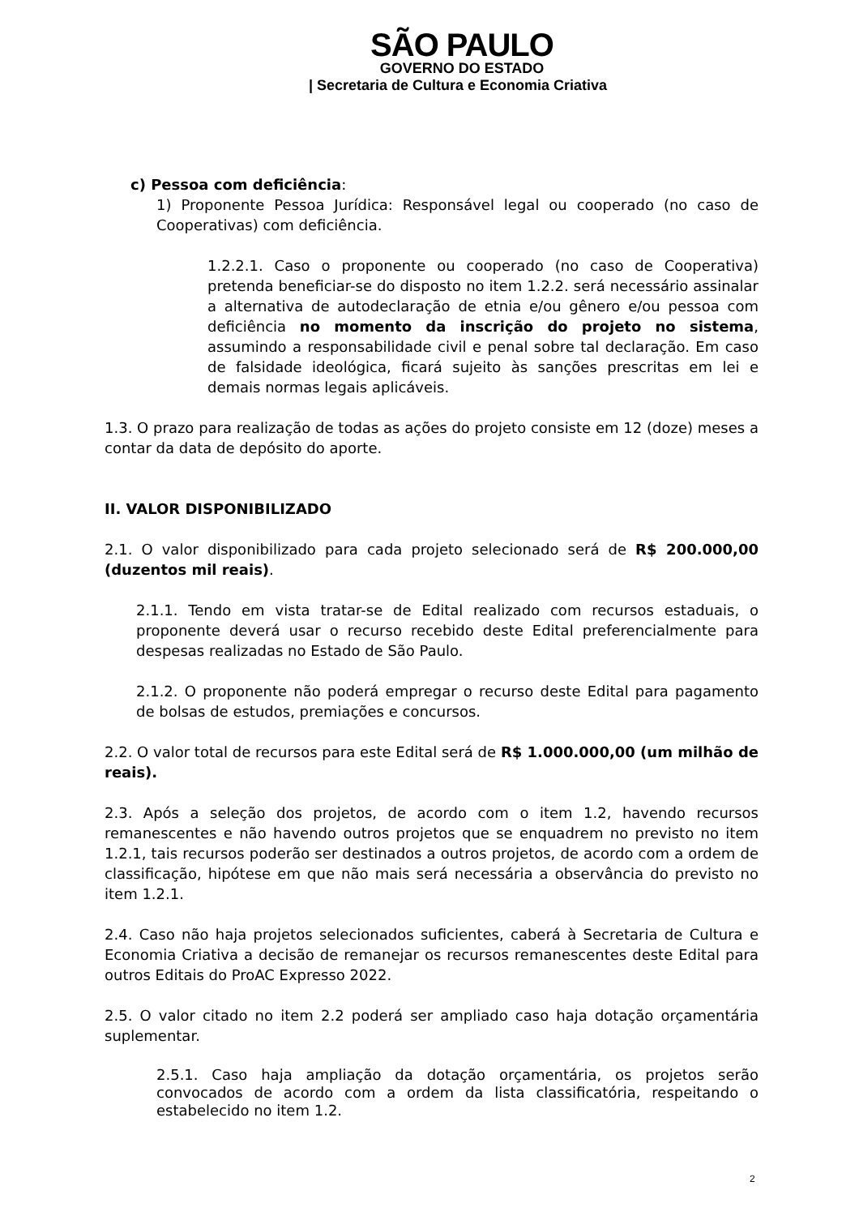SÃO PAULO
GOVERNO DO ESTADO
| Secretaria de Cultura e Economia Criativa
c) Pessoa com deficiência:
1) Proponente Pessoa Jurídica: Responsável legal ou cooperado (no caso de Cooperativas) com deficiência.
1.2.2.1. Caso o proponente ou cooperado (no caso de Cooperativa) pretenda beneficiar-se do disposto no item 1.2.2. será necessário assinalar a alternativa de autodeclaração de etnia e/ou gênero e/ou pessoa com deficiência no momento da inscrição do projeto no sistema, assumindo a responsabilidade civil e penal sobre tal declaração. Em caso de falsidade ideológica, ficará sujeito às sanções prescritas em lei e demais normas legais aplicáveis.
1.3. O prazo para realização de todas as ações do projeto consiste em 12 (doze) meses a contar da data de depósito do aporte.
II. VALOR DISPONIBILIZADO
2.1. O valor disponibilizado para cada projeto selecionado será de R$ 200.000,00 (duzentos mil reais).
2.1.1. Tendo em vista tratar-se de Edital realizado com recursos estaduais, o proponente deverá usar o recurso recebido deste Edital preferencialmente para despesas realizadas no Estado de São Paulo.
2.1.2. O proponente não poderá empregar o recurso deste Edital para pagamento de bolsas de estudos, premiações e concursos.
2.2. O valor total de recursos para este Edital será de R$ 1.000.000,00 (um milhão de reais).
2.3. Após a seleção dos projetos, de acordo com o item 1.2, havendo recursos remanescentes e não havendo outros projetos que se enquadrem no previsto no item 1.2.1, tais recursos poderão ser destinados a outros projetos, de acordo com a ordem de classificação, hipótese em que não mais será necessária a observância do previsto no item 1.2.1.
2.4. Caso não haja projetos selecionados suficientes, caberá à Secretaria de Cultura e Economia Criativa a decisão de remanejar os recursos remanescentes deste Edital para outros Editais do ProAC Expresso 2022.
2.5. O valor citado no item 2.2 poderá ser ampliado caso haja dotação orçamentária suplementar.
2.5.1. Caso haja ampliação da dotação orçamentária, os projetos serão convocados de acordo com a ordem da lista classificatória, respeitando o estabelecido no item 1.2.
2